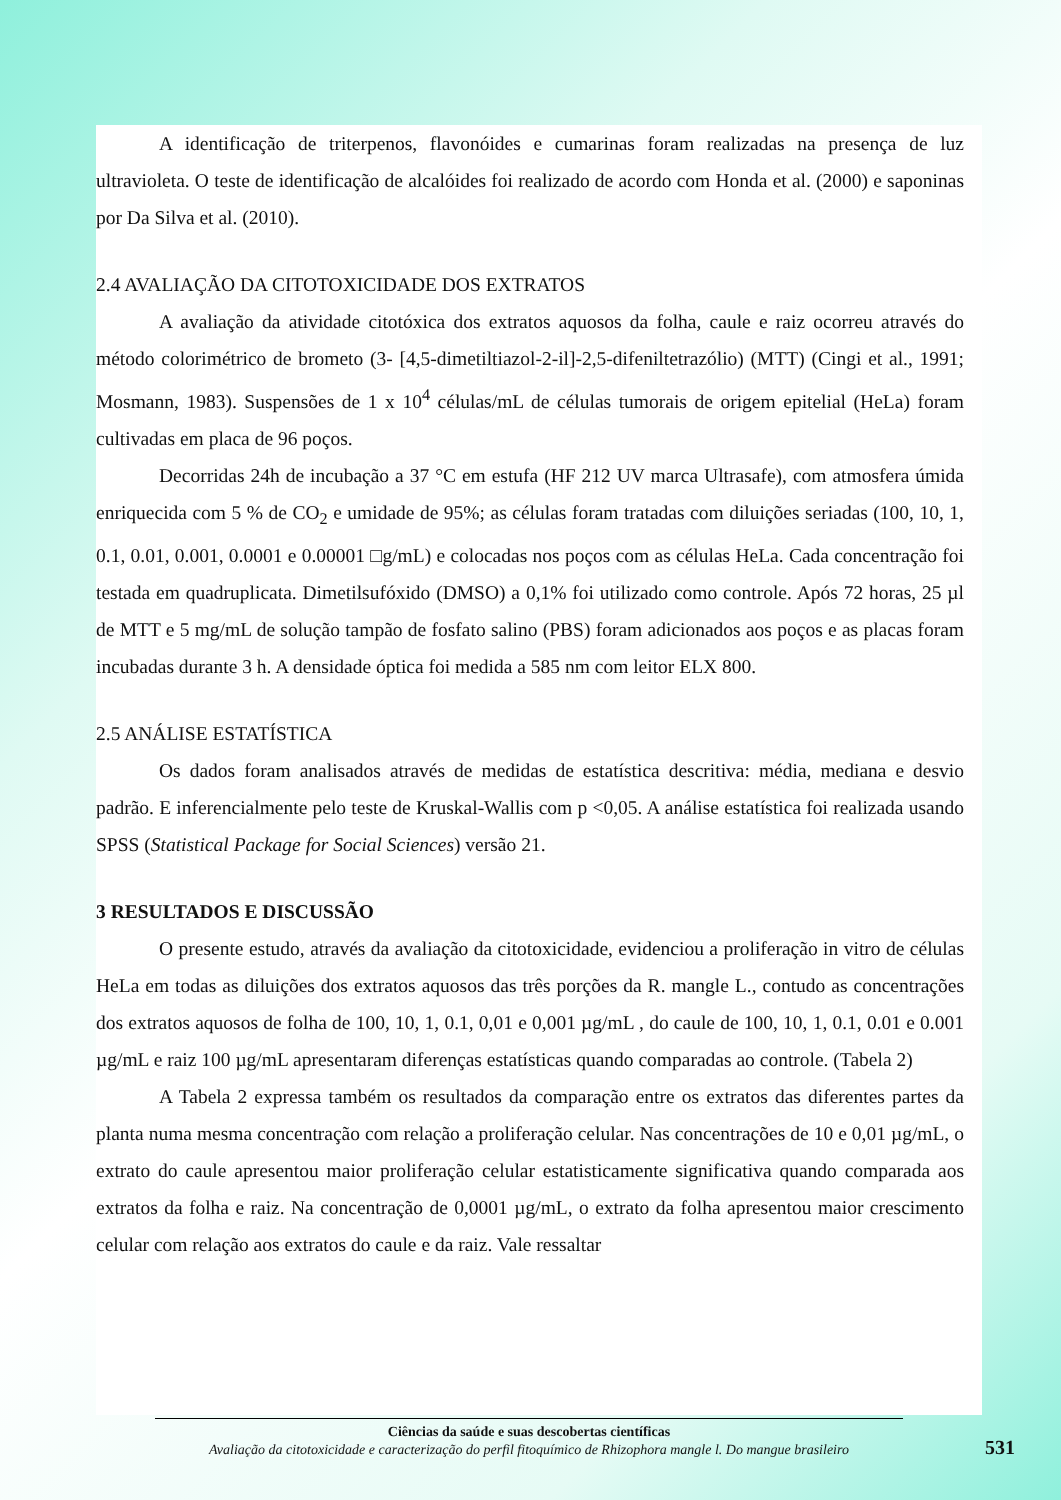A identificação de triterpenos, flavonóides e cumarinas foram realizadas na presença de luz ultravioleta. O teste de identificação de alcalóides foi realizado de acordo com Honda et al. (2000) e saponinas por Da Silva et al. (2010).
2.4 AVALIAÇÃO DA CITOTOXICIDADE DOS EXTRATOS
A avaliação da atividade citotóxica dos extratos aquosos da folha, caule e raiz ocorreu através do método colorimétrico de brometo (3- [4,5-dimetiltiazol-2-il]-2,5-difeniltetrazólio) (MTT) (Cingi et al., 1991; Mosmann, 1983). Suspensões de 1 x 10<sup>4</sup> células/mL de células tumorais de origem epitelial (HeLa) foram cultivadas em placa de 96 poços.
Decorridas 24h de incubação a 37 °C em estufa (HF 212 UV marca Ultrasafe), com atmosfera úmida enriquecida com 5 % de CO<sub>2</sub> e umidade de 95%; as células foram tratadas com diluições seriadas (100, 10, 1, 0.1, 0.01, 0.001, 0.0001 e 0.00001 □g/mL) e colocadas nos poços com as células HeLa. Cada concentração foi testada em quadruplicata. Dimetilsufóxido (DMSO) a 0,1% foi utilizado como controle. Após 72 horas, 25 µl de MTT e 5 mg/mL de solução tampão de fosfato salino (PBS) foram adicionados aos poços e as placas foram incubadas durante 3 h. A densidade óptica foi medida a 585 nm com leitor ELX 800.
2.5 ANÁLISE ESTATÍSTICA
Os dados foram analisados através de medidas de estatística descritiva: média, mediana e desvio padrão. E inferencialmente pelo teste de Kruskal-Wallis com p <0,05. A análise estatística foi realizada usando SPSS (Statistical Package for Social Sciences) versão 21.
3 RESULTADOS E DISCUSSÃO
O presente estudo, através da avaliação da citotoxicidade, evidenciou a proliferação in vitro de células HeLa em todas as diluições dos extratos aquosos das três porções da R. mangle L., contudo as concentrações dos extratos aquosos de folha de 100, 10, 1, 0.1, 0,01 e 0,001 µg/mL , do caule de 100, 10, 1, 0.1, 0.01 e 0.001 µg/mL e raiz 100 µg/mL apresentaram diferenças estatísticas quando comparadas ao controle. (Tabela 2)
A Tabela 2 expressa também os resultados da comparação entre os extratos das diferentes partes da planta numa mesma concentração com relação a proliferação celular. Nas concentrações de 10 e 0,01 µg/mL, o extrato do caule apresentou maior proliferação celular estatisticamente significativa quando comparada aos extratos da folha e raiz. Na concentração de 0,0001 µg/mL, o extrato da folha apresentou maior crescimento celular com relação aos extratos do caule e da raiz. Vale ressaltar
Ciências da saúde e suas descobertas científicas
Avaliação da citotoxicidade e caracterização do perfil fitoquímico de Rhizophora mangle l. Do mangue brasileiro
531